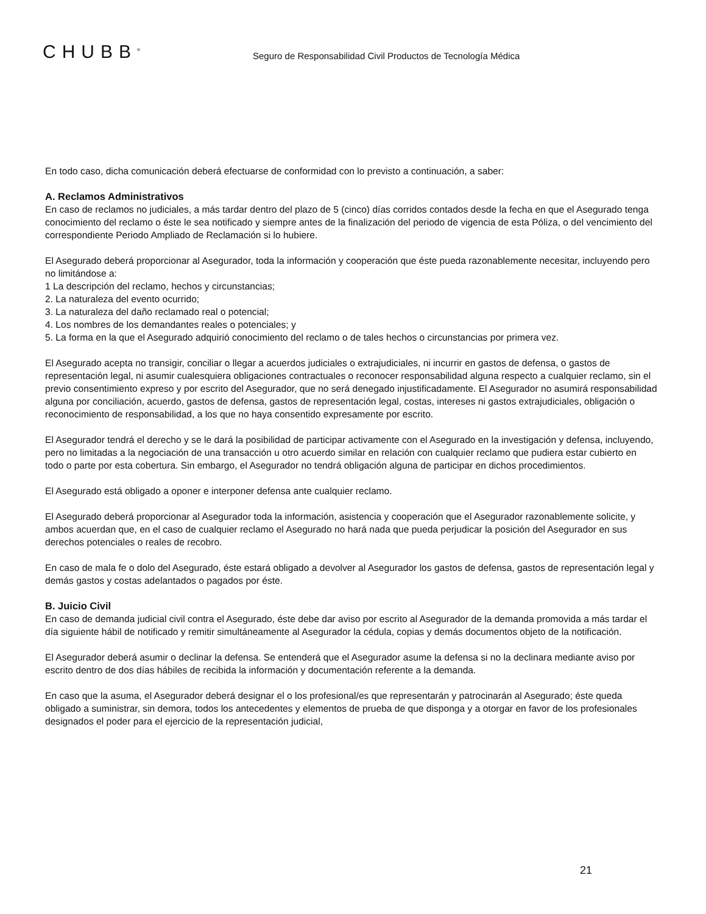CHUBB<sup>®</sup>
Seguro de Responsabilidad Civil Productos de Tecnología Médica
En todo caso, dicha comunicación deberá efectuarse de conformidad con lo previsto a continuación, a saber:
A. Reclamos Administrativos
En caso de reclamos no judiciales, a más tardar dentro del plazo de 5 (cinco) días corridos contados desde la fecha en que el Asegurado tenga conocimiento del reclamo o éste le sea notificado y siempre antes de la finalización del periodo de vigencia de esta Póliza, o del vencimiento del correspondiente Periodo Ampliado de Reclamación si lo hubiere.
El Asegurado deberá proporcionar al Asegurador, toda la información y cooperación que éste pueda razonablemente necesitar, incluyendo pero no limitándose a:
1 La descripción del reclamo, hechos y circunstancias;
2. La naturaleza del evento ocurrido;
3. La naturaleza del daño reclamado real o potencial;
4. Los nombres de los demandantes reales o potenciales; y
5. La forma en la que el Asegurado adquirió conocimiento del reclamo o de tales hechos o circunstancias por primera vez.
El Asegurado acepta no transigir, conciliar o llegar a acuerdos judiciales o extrajudiciales, ni incurrir en gastos de defensa, o gastos de representación legal, ni asumir cualesquiera obligaciones contractuales o reconocer responsabilidad alguna respecto a cualquier reclamo, sin el previo consentimiento expreso y por escrito del Asegurador, que no será denegado injustificadamente. El Asegurador no asumirá responsabilidad alguna por conciliación, acuerdo, gastos de defensa, gastos de representación legal, costas, intereses ni gastos extrajudiciales, obligación o reconocimiento de responsabilidad, a los que no haya consentido expresamente por escrito.
El Asegurador tendrá el derecho y se le dará la posibilidad de participar activamente con el Asegurado en la investigación y defensa, incluyendo, pero no limitadas a la negociación de una transacción u otro acuerdo similar en relación con cualquier reclamo que pudiera estar cubierto en todo o parte por esta cobertura. Sin embargo, el Asegurador no tendrá obligación alguna de participar en dichos procedimientos.
El Asegurado está obligado a oponer e interponer defensa ante cualquier reclamo.
El Asegurado deberá proporcionar al Asegurador toda la información, asistencia y cooperación que el Asegurador razonablemente solicite, y ambos acuerdan que, en el caso de cualquier reclamo el Asegurado no hará nada que pueda perjudicar la posición del Asegurador en sus derechos potenciales o reales de recobro.
En caso de mala fe o dolo del Asegurado, éste estará obligado a devolver al Asegurador los gastos de defensa, gastos de representación legal y demás gastos y costas adelantados o pagados por éste.
B. Juicio Civil
En caso de demanda judicial civil contra el Asegurado, éste debe dar aviso por escrito al Asegurador de la demanda promovida a más tardar el día siguiente hábil de notificado y remitir simultáneamente al Asegurador la cédula, copias y demás documentos objeto de la notificación.
El Asegurador deberá asumir o declinar la defensa. Se entenderá que el Asegurador asume la defensa si no la declinara mediante aviso por escrito dentro de dos días hábiles de recibida la información y documentación referente a la demanda.
En caso que la asuma, el Asegurador deberá designar el o los profesional/es que representarán y patrocinarán al Asegurado; éste queda obligado a suministrar, sin demora, todos los antecedentes y elementos de prueba de que disponga y a otorgar en favor de los profesionales designados el poder para el ejercicio de la representación judicial,
21